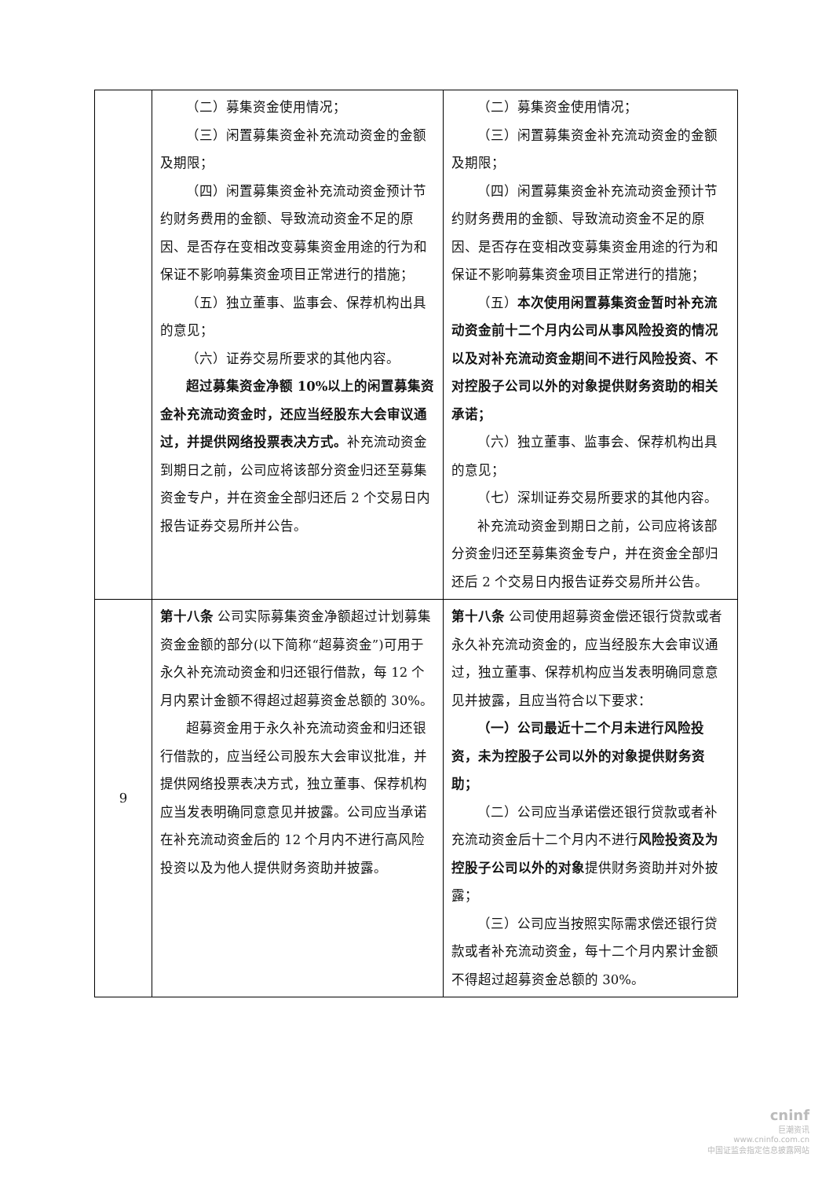| | （二）募集资金使用情况； （三）闲置募集资金补充流动资金的金额及期限； （四）闲置募集资金补充流动资金预计节约财务费用的金额、导致流动资金不足的原因、是否存在变相改变募集资金用途的行为和保证不影响募集资金项目正常进行的措施； （五）独立董事、监事会、保荐机构出具的意见； （六）证券交易所要求的其他内容。 超过募集资金净额 10%以上的闲置募集资金补充流动资金时，还应当经股东大会审议通过，并提供网络投票表决方式。 补充流动资金到期日之前，公司应将该部分资金归还至募集资金专户，并在资金全部归还后 2 个交易日内报告证券交易所并公告。 | （二）募集资金使用情况； （三）闲置募集资金补充流动资金的金额及期限； （四）闲置募集资金补充流动资金预计节约财务费用的金额、导致流动资金不足的原因、是否存在变相改变募集资金用途的行为和保证不影响募集资金项目正常进行的措施； （五） 本次使用闲置募集资金暂时补充流动资金前十二个月内公司从事风险投资的情况以及对补充流动资金期间不进行风险投资、不对控股子公司以外的对象提供财务资助的相关承诺； （六）独立董事、监事会、保荐机构出具的意见； （七）深圳证券交易所要求的其他内容。 补充流动资金到期日之前，公司应将该部分资金归还至募集资金专户，并在资金全部归还后 2 个交易日内报告证券交易所并公告。 |
| 9 | 第十八条 公司实际募集资金净额超过计划募集资金金额的部分(以下简称“超募资金”)可用于永久补充流动资金和归还银行借款，每 12 个月内累计金额不得超过超募资金总额的 30%。 超募资金用于永久补充流动资金和归还银行借款的，应当经公司股东大会审议批准，并提供网络投票表决方式，独立董事、保荐机构应当发表明确同意意见并披露。公司应当承诺在补充流动资金后的 12 个月内不进行高风险投资以及为他人提供财务资助并披露。 | 第十八条 公司使用超募资金偿还银行贷款或者永久补充流动资金的，应当经股东大会审议通过，独立董事、保荐机构应当发表明确同意意见并披露，且应当符合以下要求： （一）公司最近十二个月未进行风险投资，未为控股子公司以外的对象提供财务资助； （二）公司应当承诺偿还银行贷款或者补充流动资金后十二个月内不进行 风险投资及为控股子公司以外的对象 提供财务资助并对外披露； （三）公司应当按照实际需求偿还银行贷款或者补充流动资金，每十二个月内累计金额不得超过超募资金总额的 30%。 |
cninf
巨潮资讯
www.cninfo.com.cn
中国证监会指定信息披露网站